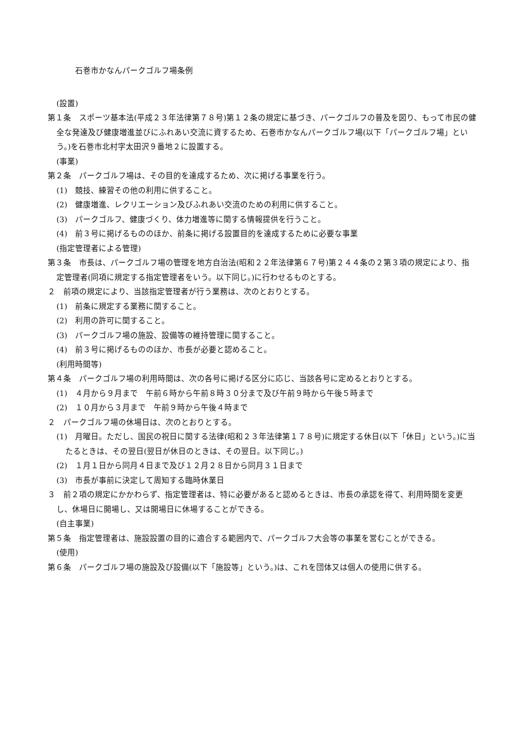石巻市かなんパークゴルフ場条例
(設置)
第１条　スポーツ基本法(平成２３年法律第７８号)第１２条の規定に基づき、パークゴルフの普及を図り、もって市民の健全な発達及び健康増進並びにふれあい交流に資するため、石巻市かなんパークゴルフ場(以下「パークゴルフ場」という。)を石巻市北村字太田沢９番地２に設置する。
(事業)
第２条　パークゴルフ場は、その目的を達成するため、次に掲げる事業を行う。
(1)　競技、練習その他の利用に供すること。
(2)　健康増進、レクリエーション及びふれあい交流のための利用に供すること。
(3)　パークゴルフ、健康づくり、体力増進等に関する情報提供を行うこと。
(4)　前３号に掲げるもののほか、前条に掲げる設置目的を達成するために必要な事業
(指定管理者による管理)
第３条　市長は、パークゴルフ場の管理を地方自治法(昭和２２年法律第６７号)第２４４条の２第３項の規定により、指定管理者(同項に規定する指定管理者をいう。以下同じ。)に行わせるものとする。
２　前項の規定により、当該指定管理者が行う業務は、次のとおりとする。
(1)　前条に規定する業務に関すること。
(2)　利用の許可に関すること。
(3)　パークゴルフ場の施設、設備等の維持管理に関すること。
(4)　前３号に掲げるもののほか、市長が必要と認めること。
(利用時間等)
第４条　パークゴルフ場の利用時間は、次の各号に掲げる区分に応じ、当該各号に定めるとおりとする。
(1)　４月から９月まで　午前６時から午前８時３０分まで及び午前９時から午後５時まで
(2)　１０月から３月まで　午前９時から午後４時まで
２　パークゴルフ場の休場日は、次のとおりとする。
(1)　月曜日。ただし、国民の祝日に関する法律(昭和２３年法律第１７８号)に規定する休日(以下「休日」という。)に当たるときは、その翌日(翌日が休日のときは、その翌日。以下同じ。)
(2)　１月１日から同月４日まで及び１２月２８日から同月３１日まで
(3)　市長が事前に決定して周知する臨時休業日
３　前２項の規定にかかわらず、指定管理者は、特に必要があると認めるときは、市長の承認を得て、利用時間を変更し、休場日に開場し、又は開場日に休場することができる。
(自主事業)
第５条　指定管理者は、施設設置の目的に適合する範囲内で、パークゴルフ大会等の事業を営むことができる。
(使用)
第６条　パークゴルフ場の施設及び設備(以下「施設等」という。)は、これを団体又は個人の使用に供する。